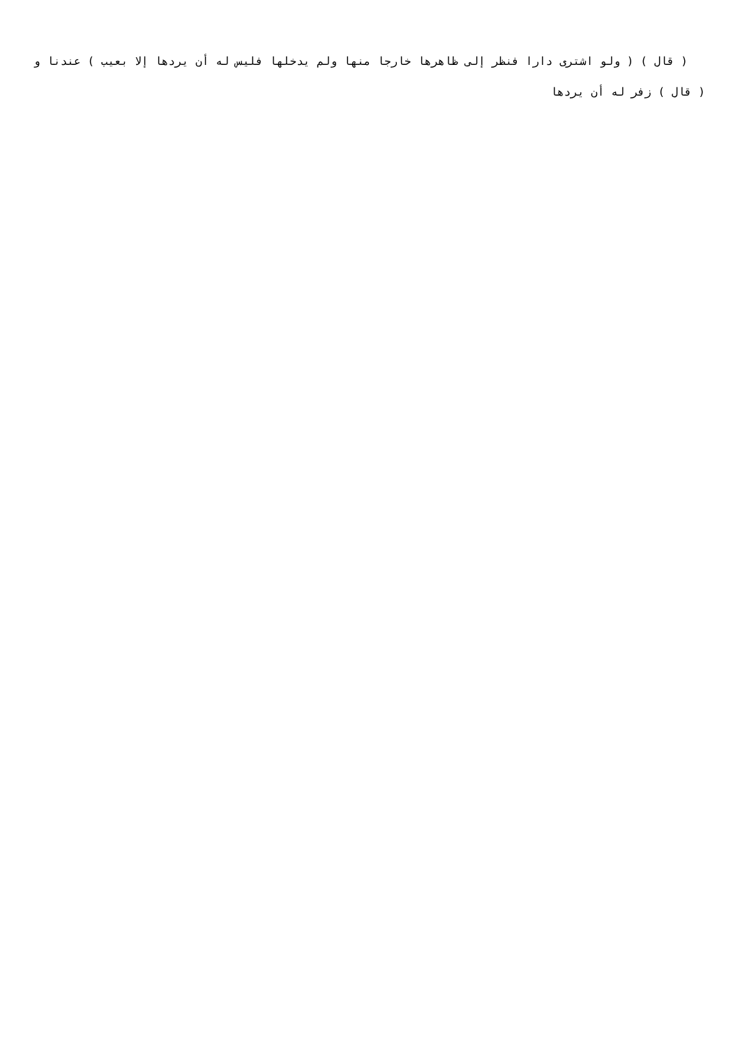( قال ) ( ولو اشترى دارا فنظر إلى ظاهرها خارجا منها ولم يدخلها فليس له أن يردها إلا بعيب ) عندنا و ( قال ) زفر له أن يردها